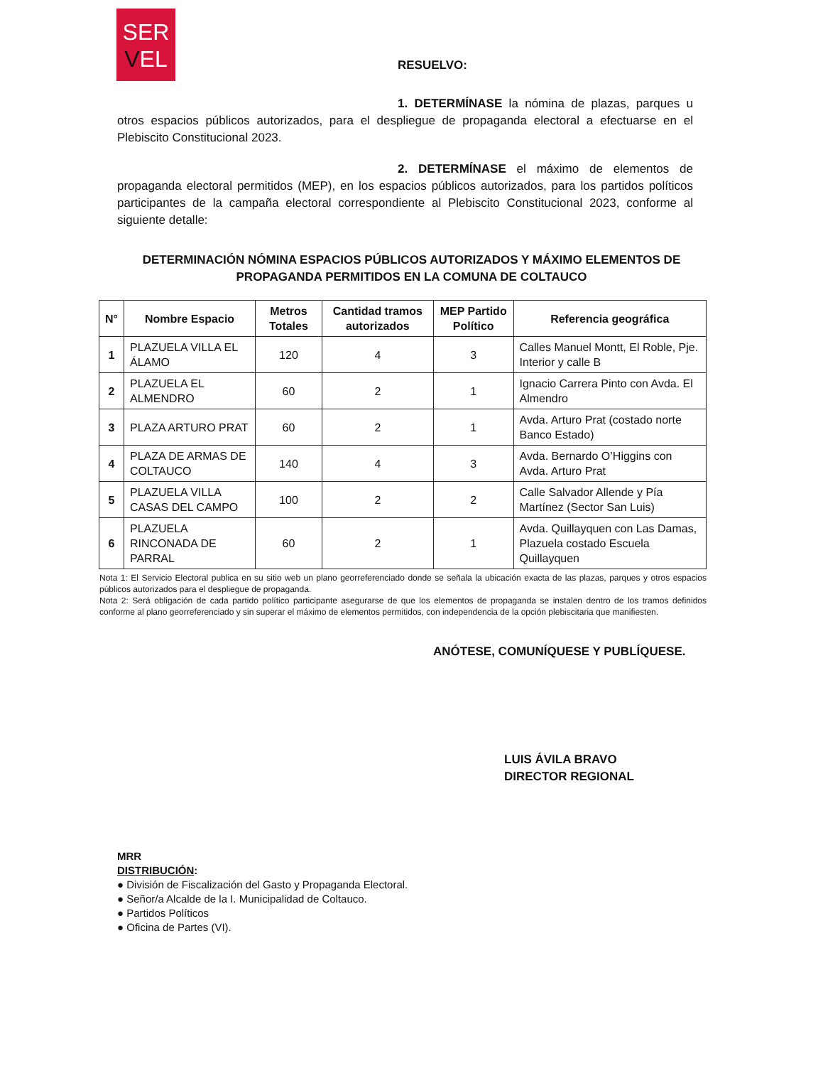SER
VEL
RESUELVO:
1. DETERMÍNASE la nómina de plazas, parques u otros espacios públicos autorizados, para el despliegue de propaganda electoral a efectuarse en el Plebiscito Constitucional 2023.
2. DETERMÍNASE el máximo de elementos de propaganda electoral permitidos (MEP), en los espacios públicos autorizados, para los partidos políticos participantes de la campaña electoral correspondiente al Plebiscito Constitucional 2023, conforme al siguiente detalle:
DETERMINACIÓN NÓMINA ESPACIOS PÚBLICOS AUTORIZADOS Y MÁXIMO ELEMENTOS DE
PROPAGANDA PERMITIDOS EN LA COMUNA DE COLTAUCO
| N° | Nombre Espacio | Metros Totales | Cantidad tramos autorizados | MEP Partido Político | Referencia geográfica |
| --- | --- | --- | --- | --- | --- |
| 1 | PLAZUELA VILLA EL ÁLAMO | 120 | 4 | 3 | Calles Manuel Montt, El Roble, Pje. Interior y calle B |
| 2 | PLAZUELA EL ALMENDRO | 60 | 2 | 1 | Ignacio Carrera Pinto con Avda. El Almendro |
| 3 | PLAZA ARTURO PRAT | 60 | 2 | 1 | Avda. Arturo Prat (costado norte Banco Estado) |
| 4 | PLAZA DE ARMAS DE COLTAUCO | 140 | 4 | 3 | Avda. Bernardo O’Higgins con Avda. Arturo Prat |
| 5 | PLAZUELA VILLA CASAS DEL CAMPO | 100 | 2 | 2 | Calle Salvador Allende y Pía Martínez (Sector San Luis) |
| 6 | PLAZUELA RINCONADA DE PARRAL | 60 | 2 | 1 | Avda. Quillayquen con Las Damas, Plazuela costado Escuela Quillayquen |
Nota 1: El Servicio Electoral publica en su sitio web un plano georreferenciado donde se señala la ubicación exacta de las plazas, parques y otros espacios públicos autorizados para el despliegue de propaganda.
Nota 2: Será obligación de cada partido político participante asegurarse de que los elementos de propaganda se instalen dentro de los tramos definidos conforme al plano georreferenciado y sin superar el máximo de elementos permitidos, con independencia de la opción plebiscitaria que manifiesten.
ANÓTESE, COMUNÍQUESE Y PUBLÍQUESE.
LUIS ÁVILA BRAVO
DIRECTOR REGIONAL
MRR
DISTRIBUCIÓN:
● División de Fiscalización del Gasto y Propaganda Electoral.
● Señor/a Alcalde de la I. Municipalidad de Coltauco.
● Partidos Políticos
● Oficina de Partes (VI).